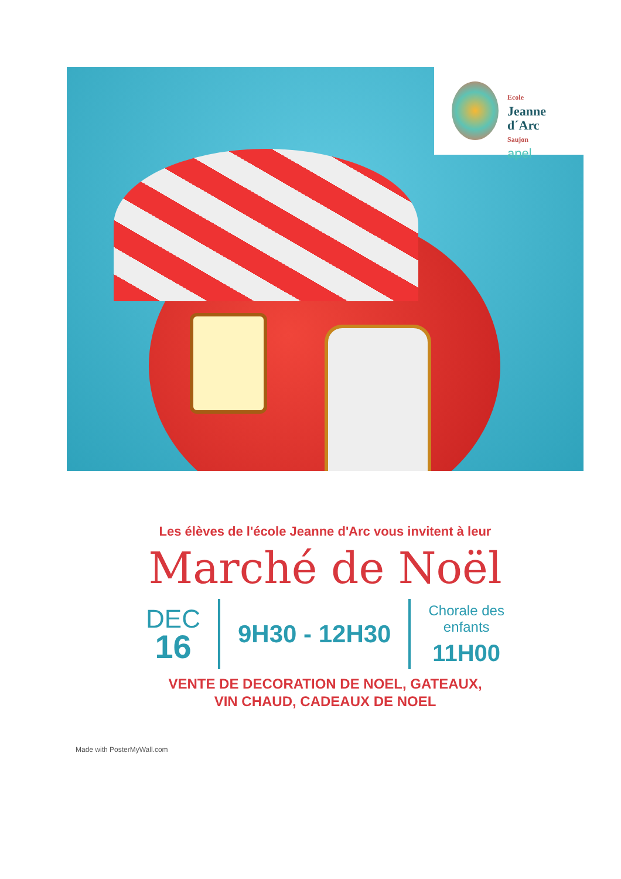Ecole
Jeanne
d´Arc
Saujon
apel
Les élèves de l'école Jeanne d'Arc vous invitent à leur
Marché de Noël
DEC
16
9H30 - 12H30
Chorale des
enfants
11H00
VENTE DE DECORATION DE NOEL, GATEAUX,
VIN CHAUD, CADEAUX DE NOEL
Made with PosterMyWall.com